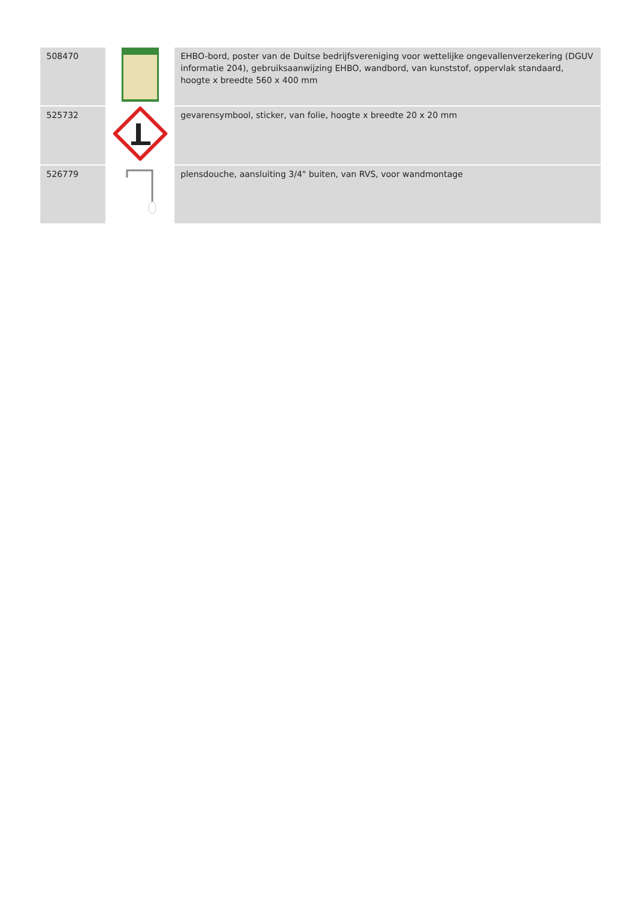| 508470 | | EHBO-bord, poster van de Duitse bedrijfsvereniging voor wettelijke ongevallenverzekering (DGUV informatie 204), gebruiksaanwijzing EHBO, wandbord, van kunststof, oppervlak standaard, hoogte x breedte 560 x 400 mm |
| 525732 | | gevarensymbool, sticker, van folie, hoogte x breedte 20 x 20 mm |
| 526779 | | plensdouche, aansluiting 3/4" buiten, van RVS, voor wandmontage |